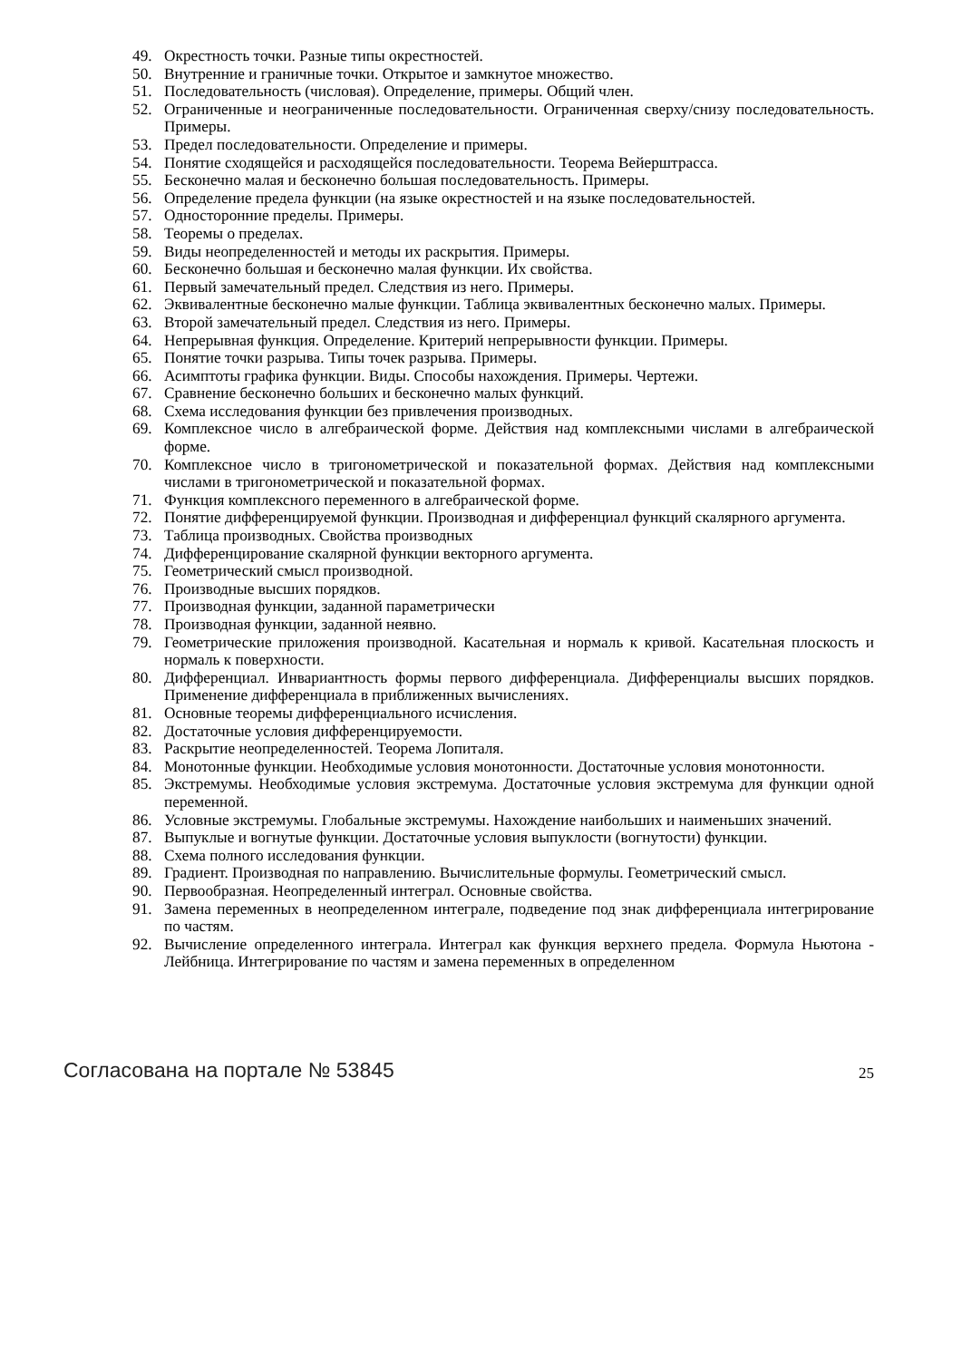49. Окрестность точки. Разные типы окрестностей.
50. Внутренние и граничные точки. Открытое и замкнутое множество.
51. Последовательность (числовая). Определение, примеры. Общий член.
52. Ограниченные и неограниченные последовательности. Ограниченная сверху/снизу последовательность. Примеры.
53. Предел последовательности. Определение и примеры.
54. Понятие сходящейся и расходящейся последовательности. Теорема Вейерштрасса.
55. Бесконечно малая и бесконечно большая последовательность. Примеры.
56. Определение предела функции (на языке окрестностей и на языке последовательностей.
57. Односторонние пределы. Примеры.
58. Теоремы о пределах.
59. Виды неопределенностей и методы их раскрытия. Примеры.
60. Бесконечно большая и бесконечно малая функции. Их свойства.
61. Первый замечательный предел. Следствия из него. Примеры.
62. Эквивалентные бесконечно малые функции. Таблица эквивалентных бесконечно малых. Примеры.
63. Второй замечательный предел. Следствия из него. Примеры.
64. Непрерывная функция. Определение. Критерий непрерывности функции. Примеры.
65. Понятие точки разрыва. Типы точек разрыва. Примеры.
66. Асимптоты графика функции. Виды. Способы нахождения. Примеры. Чертежи.
67. Сравнение бесконечно больших и бесконечно малых функций.
68. Схема исследования функции без привлечения производных.
69. Комплексное число в алгебраической форме. Действия над комплексными числами в алгебраической форме.
70. Комплексное число в тригонометрической и показательной формах. Действия над комплексными числами в тригонометрической и показательной формах.
71. Функция комплексного переменного в алгебраической форме.
72. Понятие дифференцируемой функции. Производная и дифференциал функций скалярного аргумента.
73. Таблица производных. Свойства производных
74. Дифференцирование скалярной функции векторного аргумента.
75. Геометрический смысл производной.
76. Производные высших порядков.
77. Производная функции, заданной параметрически
78. Производная функции, заданной неявно.
79. Геометрические приложения производной. Касательная и нормаль к кривой. Касательная плоскость и нормаль к поверхности.
80. Дифференциал. Инвариантность формы первого дифференциала. Дифференциалы высших порядков. Применение дифференциала в приближенных вычислениях.
81. Основные теоремы дифференциального исчисления.
82. Достаточные условия дифференцируемости.
83. Раскрытие неопределенностей. Теорема Лопиталя.
84. Монотонные функции. Необходимые условия монотонности. Достаточные условия монотонности.
85. Экстремумы. Необходимые условия экстремума. Достаточные условия экстремума для функции одной переменной.
86. Условные экстремумы. Глобальные экстремумы. Нахождение наибольших и наименьших значений.
87. Выпуклые и вогнутые функции. Достаточные условия выпуклости (вогнутости) функции.
88. Схема полного исследования функции.
89. Градиент. Производная по направлению. Вычислительные формулы. Геометрический смысл.
90. Первообразная. Неопределенный интеграл. Основные свойства.
91. Замена переменных в неопределенном интеграле, подведение под знак дифференциала интегрирование по частям.
92. Вычисление определенного интеграла. Интеграл как функция верхнего предела. Формула Ньютона - Лейбница. Интегрирование по частям и замена переменных в определенном
Согласована на портале № 53845 25